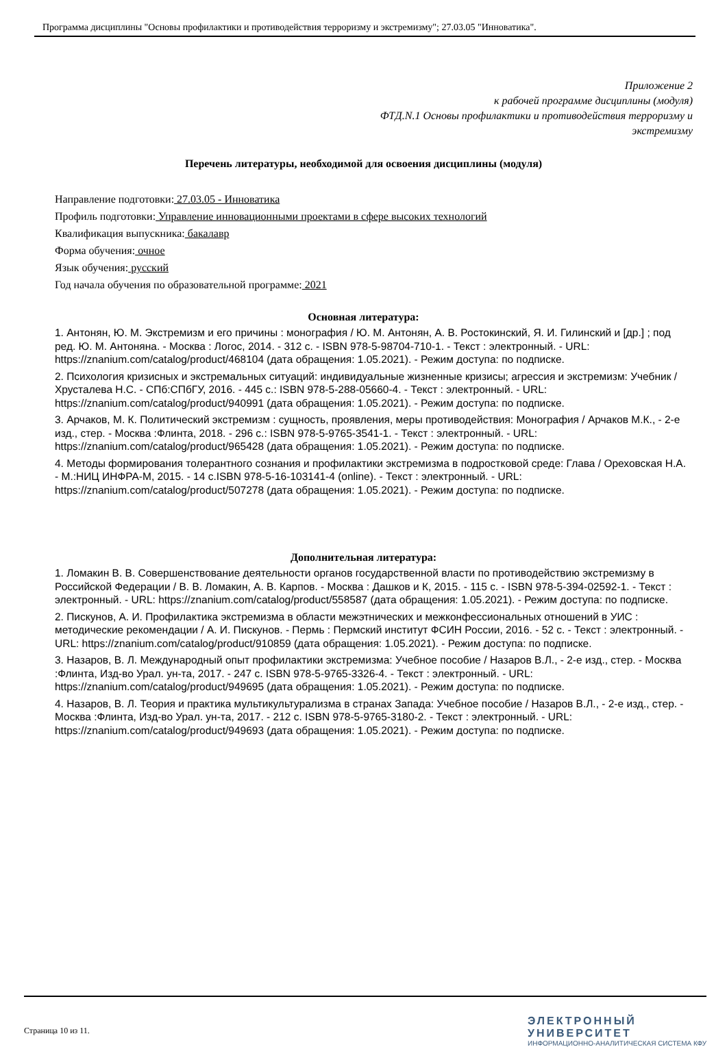Программа дисциплины "Основы профилактики и противодействия терроризму и экстремизму"; 27.03.05 "Инноватика".
Приложение 2
к рабочей программе дисциплины (модуля)
ФТД.N.1 Основы профилактики и противодействия терроризму и
экстремизму
Перечень литературы, необходимой для освоения дисциплины (модуля)
Направление подготовки: 27.03.05 - Инноватика
Профиль подготовки: Управление инновационными проектами в сфере высоких технологий
Квалификация выпускника: бакалавр
Форма обучения: очное
Язык обучения: русский
Год начала обучения по образовательной программе: 2021
Основная литература:
1. Антонян, Ю. М. Экстремизм и его причины : монография / Ю. М. Антонян, А. В. Ростокинский, Я. И. Гилинский и [др.] ; под ред. Ю. М. Антоняна. - Москва : Логос, 2014. - 312 с. - ISBN 978-5-98704-710-1. - Текст : электронный. - URL: https://znanium.com/catalog/product/468104 (дата обращения: 1.05.2021). - Режим доступа: по подписке.
2. Психология кризисных и экстремальных ситуаций: индивидуальные жизненные кризисы; агрессия и экстремизм: Учебник / Хрусталева Н.С. - СПб:СПбГУ, 2016. - 445 с.: ISBN 978-5-288-05660-4. - Текст : электронный. - URL: https://znanium.com/catalog/product/940991 (дата обращения: 1.05.2021). - Режим доступа: по подписке.
3. Арчаков, М. К. Политический экстремизм : сущность, проявления, меры противодействия: Монография / Арчаков М.К., - 2-е изд., стер. - Москва :Флинта, 2018. - 296 с.: ISBN 978-5-9765-3541-1. - Текст : электронный. - URL: https://znanium.com/catalog/product/965428 (дата обращения: 1.05.2021). - Режим доступа: по подписке.
4. Методы формирования толерантного сознания и профилактики экстремизма в подростковой среде: Глава / Ореховская Н.А. - М.:НИЦ ИНФРА-М, 2015. - 14 с.ISBN 978-5-16-103141-4 (online). - Текст : электронный. - URL: https://znanium.com/catalog/product/507278 (дата обращения: 1.05.2021). - Режим доступа: по подписке.
Дополнительная литература:
1. Ломакин В. В. Совершенствование деятельности органов государственной власти по противодействию экстремизму в Российской Федерации / В. В. Ломакин, А. В. Карпов. - Москва : Дашков и К, 2015. - 115 с. - ISBN 978-5-394-02592-1. - Текст : электронный. - URL: https://znanium.com/catalog/product/558587 (дата обращения: 1.05.2021). - Режим доступа: по подписке.
2. Пискунов, А. И. Профилактика экстремизма в области межэтнических и межконфессиональных отношений в УИС : методические рекомендации / А. И. Пискунов. - Пермь : Пермский институт ФСИН России, 2016. - 52 с. - Текст : электронный. - URL: https://znanium.com/catalog/product/910859 (дата обращения: 1.05.2021). - Режим доступа: по подписке.
3. Назаров, В. Л. Международный опыт профилактики экстремизма: Учебное пособие / Назаров В.Л., - 2-е изд., стер. - Москва :Флинта, Изд-во Урал. ун-та, 2017. - 247 с. ISBN 978-5-9765-3326-4. - Текст : электронный. - URL: https://znanium.com/catalog/product/949695 (дата обращения: 1.05.2021). - Режим доступа: по подписке.
4. Назаров, В. Л. Теория и практика мультикультурализма в странах Запада: Учебное пособие / Назаров В.Л., - 2-е изд., стер. - Москва :Флинта, Изд-во Урал. ун-та, 2017. - 212 с. ISBN 978-5-9765-3180-2. - Текст : электронный. - URL: https://znanium.com/catalog/product/949693 (дата обращения: 1.05.2021). - Режим доступа: по подписке.
Страница 10 из 11.
ЭЛЕКТРОННЫЙ
УНИВЕРСИТЕТ
ИНФОРМАЦИОННО-АНАЛИТИЧЕСКАЯ СИСТЕМА КФУ